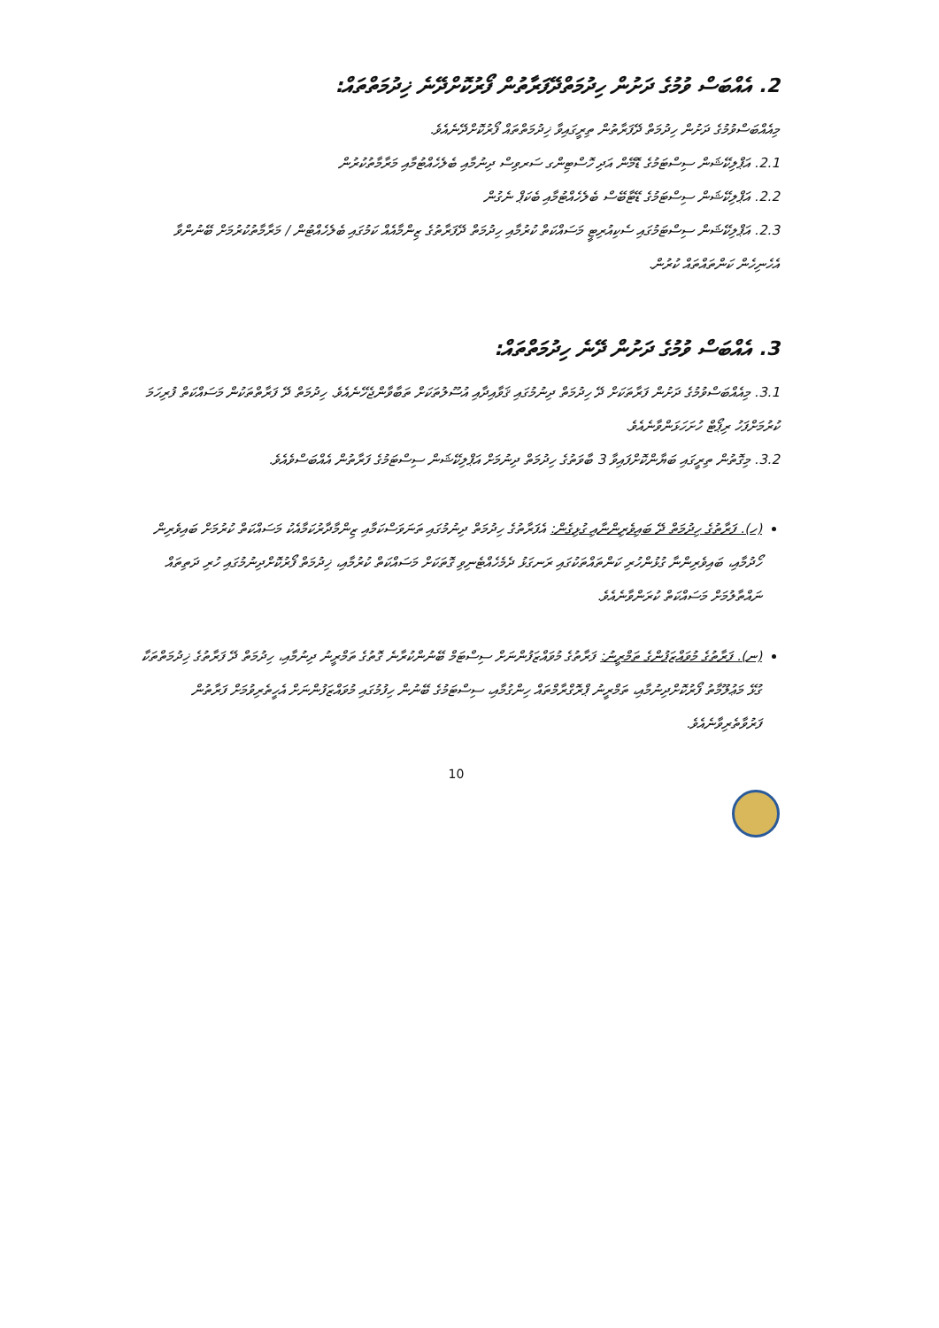2. އެއްބަސް ވުމުގެ ދަށުން ހިދުމަތްދޭފަރާތުން ފޯރުކޮށްދޭނެ ޚިދުމަތްތައް:
މިއެއްބަސްވުމުގެ ދަށުން ހިދުމަތް ދޭފަރާތުން ތިރީގައިވާ ޚިދުމަތްތައް ފޯރުކޮށްދޭނެއެވެ.
2.1. އަޕްލިކޭޝަން ސިސްޓަމުގެ ޑޮމޭން އަދި ހޮސްޓިންގ ސަރވިސް ދިނުމާއި ބެލެހެއްޓުމާއި މަރާމާތުކުރުން
2.2. އަޕްލިކޭޝަން ސިސްޓަމުގެ ޑޭޓާބޭސް ބެލެހެއްޓުމާއި ބެކަޕް ނެގުން
2.3. އަޕްލިކޭޝަން ސިސްޓަމުގައި ސެކިއުރިޓީ މަސައްކަތް ކުރުމާއި ހިދުމަތް ދޭފަރާތުގެ ޒިންމާއެއް ކަމުގައި ބެލެހެއްޓުން / މަރާމާތުކުރުމަށް ބޭނުންވާ އެހެނިހެން ކަންތައްތައް ކުރުން.
3. އެއްބަސް ވުމުގެ ދަށުން ދޭނެ ހިދުމަތްތައް:
3.1. މިއެއްބަސްވުމުގެ ދަށުން ފަރާތަކަށް ދޭ ހިދުމަތް ދިނުމުގައި ޤަވާއިދާއި އުސޫލުތަކަށް ތަބާވާންޖެހޭނެއެވެ. ހިދުމަތް ދޭ ފަރާތްތަކުން މަސައްކަތް ފުރިހަމަ ކުރުމަށްފަހު ރިޕޯޓް ހުށަހަޅަންވާނެއެވެ.
3.2. މިގޮތުން ތިރީގައި ބަޔާންކޮށްފައިވާ 3 ބާވަތުގެ ހިދުމަތް ދިނުމަށް އަޕްލިކޭޝަން ސިސްޓަމުގެ ފަރާތުން އެއްބަސްވެއެވެ.
(ހ). ފަރާތުގެ ހިދުމަތް ދޭ ބައިވެރިންނާއި ގުޅިގެން: އެފަރާތުގެ ހިދުމަތް ދިނުމުގައި ތަނަވަސްކަމާއި ޒިންމާދާރުކަމާއެކު މަސައްކަތް ކުރުމަށް ބައިވެރިން ހޯދުމާއި، ބައިވެރިންނާ ގުޅުންހުރި ކަންތައްތަކުގައި ރަނގަޅު ދެމެހެއްޓެނިވި ގޮތަކަށް މަސައްކަތް ކުރުމާއި، ޚިދުމަތް ފޯރުކޮށްދިނުމުގައި ހުރި ދަތިތައް ނައްތާލުމަށް މަސައްކަތް ކުރަންވާނެއެވެ.
(ނ). ފަރާތުގެ މުވައްޒަފުންގެ ތަމްރީނު: ފަރާތުގެ މުވައްޒަފުންނަށް ސިސްޓަމް ބޭނުންކުރާނެ ގޮތުގެ ތަމްރީނު ދިނުމާއި، ހިދުމަތް ދޭ ފަރާތުގެ ޚިދުމަތްތަކާ ގުޅޭ މަޢުލޫމާތު ފޯރުކޮށްދިނުމާއި، ތަމްރީނު ޕްރޮގްރާމްތައް ހިންގުމާއި، ސިސްޓަމުގެ ބޭނުން ހިފުމުގައި މުވައްޒަފުންނަށް އެހީތެރިވުމަށް ފަރާތުން ފަރުވާތެރިވާނެއެވެ.
10